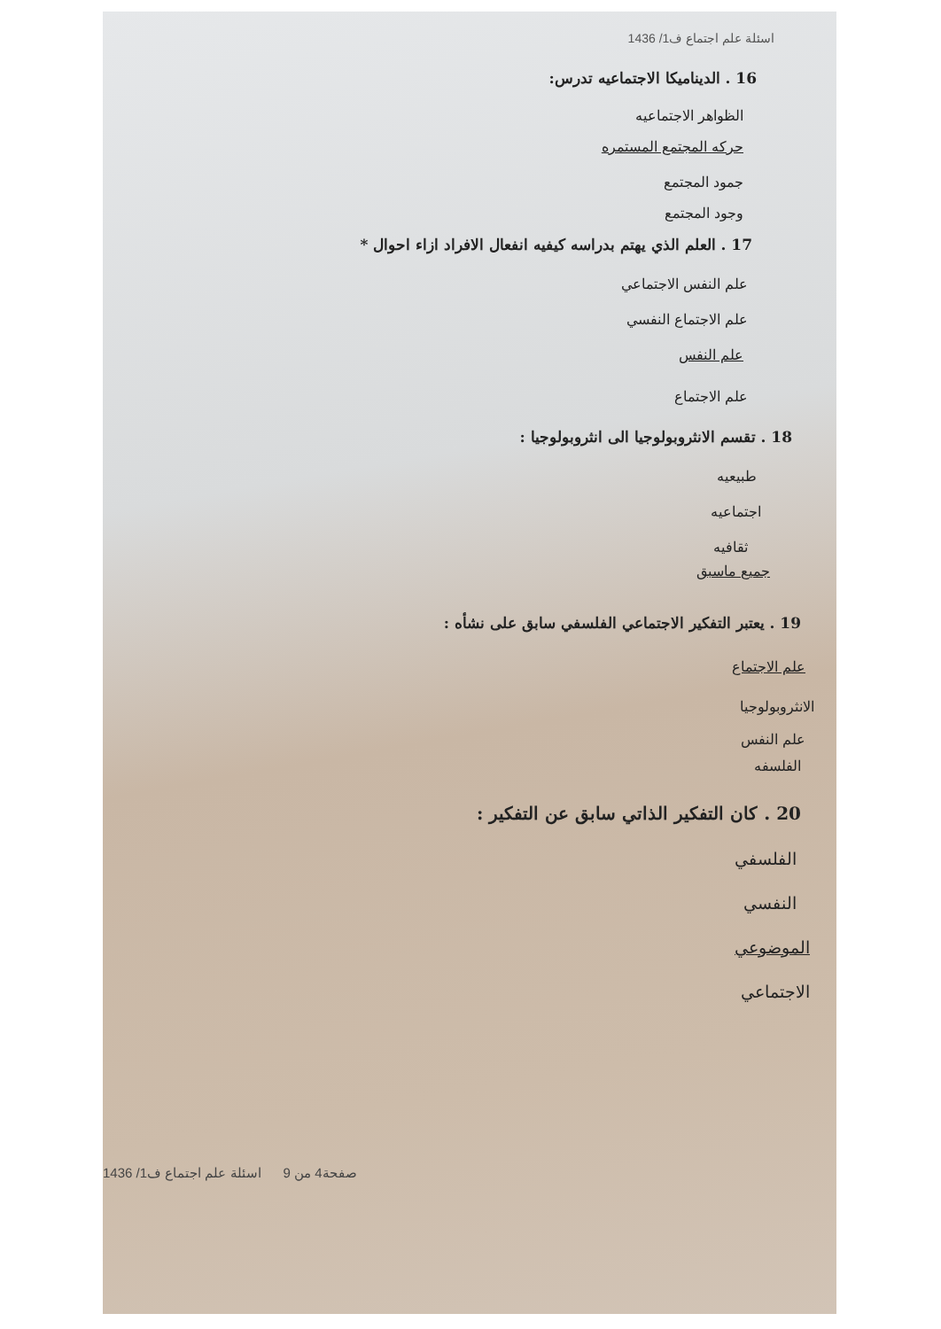اسئلة علم اجتماع ف1/ 1436
16 . الديناميكا الاجتماعيه تدرس:
الظواهر الاجتماعيه
حركه المجتمع المستمره
جمود المجتمع
وجود المجتمع
17 . العلم الذي يهتم بدراسه كيفيه انفعال الافراد ازاء احوال *
علم النفس الاجتماعي
علم الاجتماع النفسي
علم النفس
علم الاجتماع
18 . تقسم الانثروبولوجيا الى انثروبولوجيا :
طبيعيه
اجتماعيه
ثقافيه
جميع ماسبق
19 . يعتبر التفكير الاجتماعي الفلسفي سابق على نشأه :
علم الاجتماع
الانثروبولوجيا
علم النفس
الفلسفه
20 . كان التفكير الذاتي سابق عن التفكير :
الفلسفي
النفسي
الموضوعي
الاجتماعي
صفحة4 من 9 اسئلة علم اجتماع ف1/ 1436